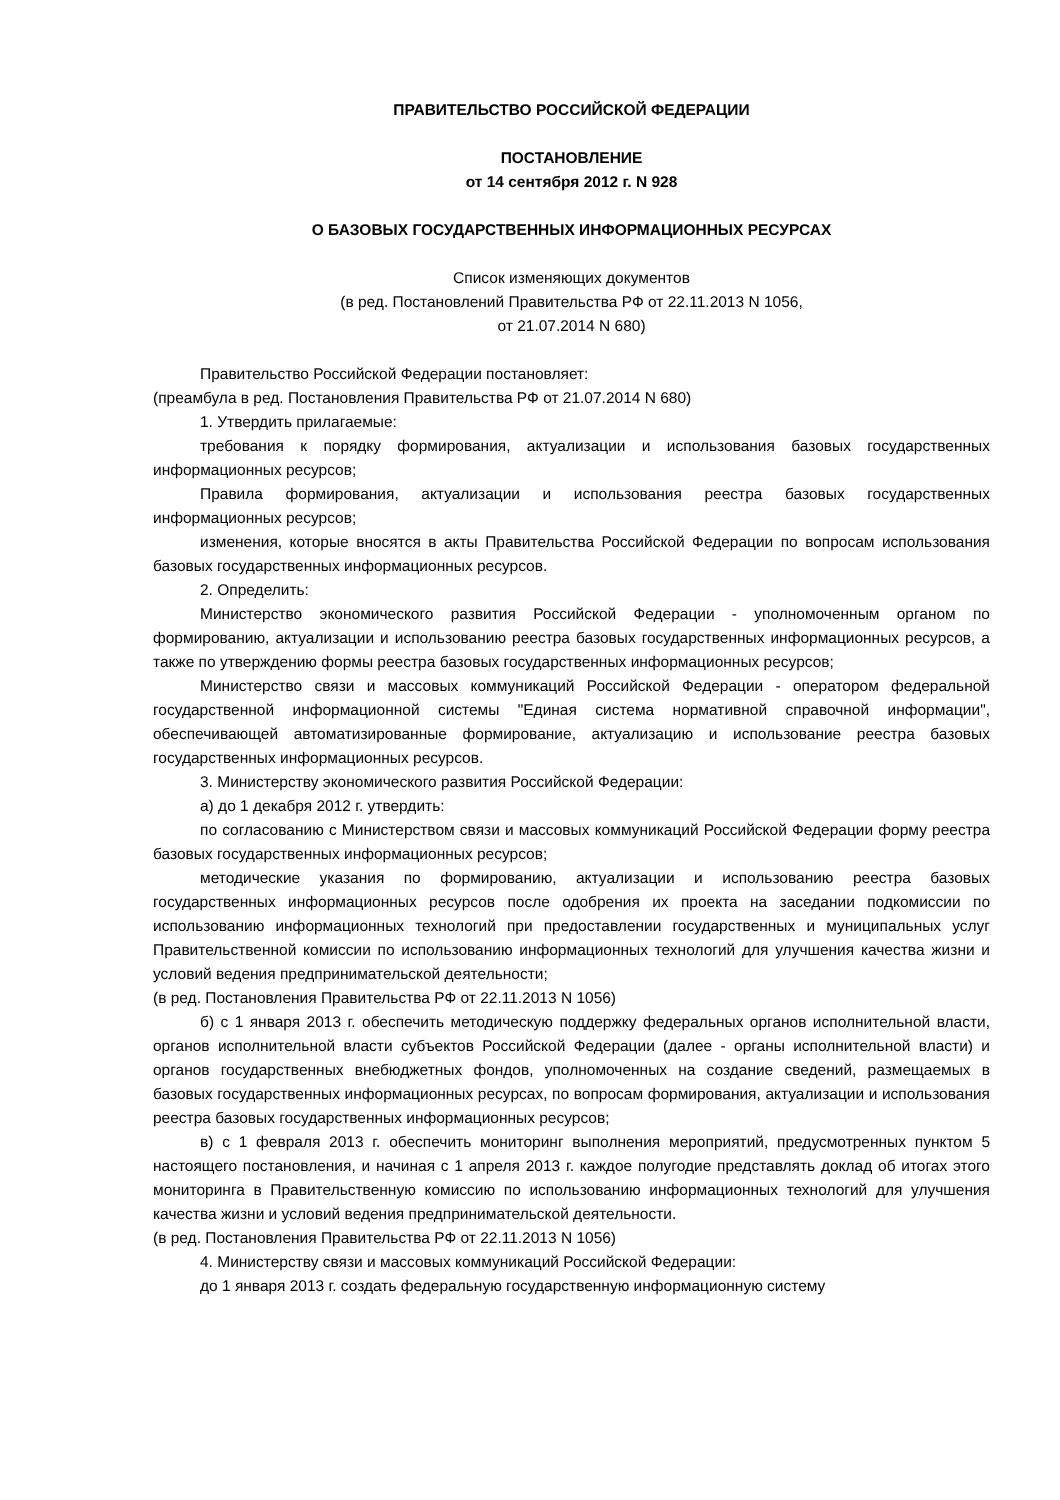ПРАВИТЕЛЬСТВО РОССИЙСКОЙ ФЕДЕРАЦИИ
ПОСТАНОВЛЕНИЕ
от 14 сентября 2012 г. N 928
О БАЗОВЫХ ГОСУДАРСТВЕННЫХ ИНФОРМАЦИОННЫХ РЕСУРСАХ
Список изменяющих документов
(в ред. Постановлений Правительства РФ от 22.11.2013 N 1056,
от 21.07.2014 N 680)
Правительство Российской Федерации постановляет:
(преамбула в ред. Постановления Правительства РФ от 21.07.2014 N 680)
1. Утвердить прилагаемые:
требования к порядку формирования, актуализации и использования базовых государственных информационных ресурсов;
Правила формирования, актуализации и использования реестра базовых государственных информационных ресурсов;
изменения, которые вносятся в акты Правительства Российской Федерации по вопросам использования базовых государственных информационных ресурсов.
2. Определить:
Министерство экономического развития Российской Федерации - уполномоченным органом по формированию, актуализации и использованию реестра базовых государственных информационных ресурсов, а также по утверждению формы реестра базовых государственных информационных ресурсов;
Министерство связи и массовых коммуникаций Российской Федерации - оператором федеральной государственной информационной системы "Единая система нормативной справочной информации", обеспечивающей автоматизированные формирование, актуализацию и использование реестра базовых государственных информационных ресурсов.
3. Министерству экономического развития Российской Федерации:
а) до 1 декабря 2012 г. утвердить:
по согласованию с Министерством связи и массовых коммуникаций Российской Федерации форму реестра базовых государственных информационных ресурсов;
методические указания по формированию, актуализации и использованию реестра базовых государственных информационных ресурсов после одобрения их проекта на заседании подкомиссии по использованию информационных технологий при предоставлении государственных и муниципальных услуг Правительственной комиссии по использованию информационных технологий для улучшения качества жизни и условий ведения предпринимательской деятельности;
(в ред. Постановления Правительства РФ от 22.11.2013 N 1056)
б) с 1 января 2013 г. обеспечить методическую поддержку федеральных органов исполнительной власти, органов исполнительной власти субъектов Российской Федерации (далее - органы исполнительной власти) и органов государственных внебюджетных фондов, уполномоченных на создание сведений, размещаемых в базовых государственных информационных ресурсах, по вопросам формирования, актуализации и использования реестра базовых государственных информационных ресурсов;
в) с 1 февраля 2013 г. обеспечить мониторинг выполнения мероприятий, предусмотренных пунктом 5 настоящего постановления, и начиная с 1 апреля 2013 г. каждое полугодие представлять доклад об итогах этого мониторинга в Правительственную комиссию по использованию информационных технологий для улучшения качества жизни и условий ведения предпринимательской деятельности.
(в ред. Постановления Правительства РФ от 22.11.2013 N 1056)
4. Министерству связи и массовых коммуникаций Российской Федерации:
до 1 января 2013 г. создать федеральную государственную информационную систему